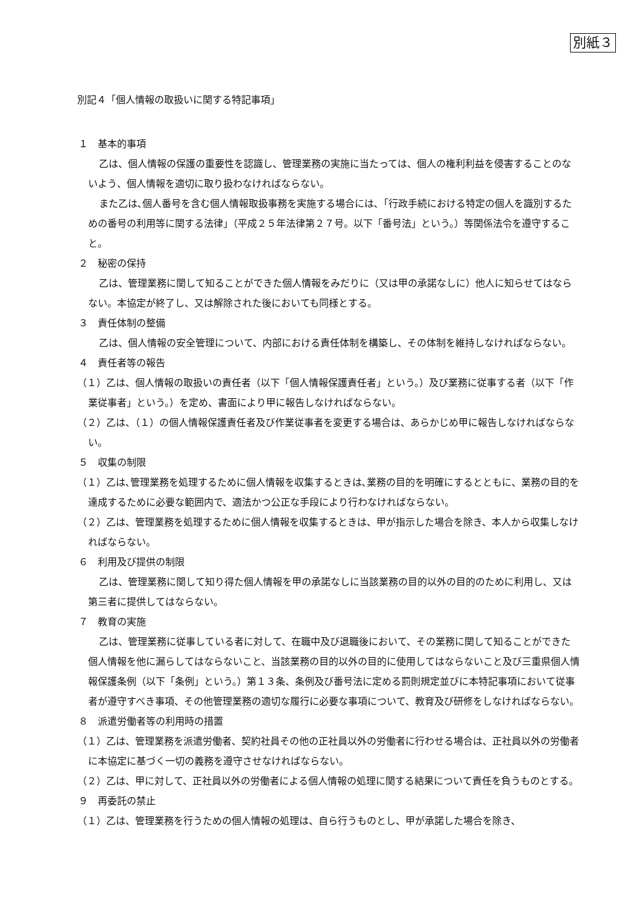別紙３
別記４「個人情報の取扱いに関する特記事項」
１　基本的事項
乙は、個人情報の保護の重要性を認識し、管理業務の実施に当たっては、個人の権利利益を侵害することのないよう、個人情報を適切に取り扱わなければならない。
また乙は､個人番号を含む個人情報取扱事務を実施する場合には､「行政手続における特定の個人を識別するための番号の利用等に関する法律」（平成２５年法律第２７号。以下「番号法」という。）等関係法令を遵守すること。
２　秘密の保持
乙は、管理業務に関して知ることができた個人情報をみだりに（又は甲の承諾なしに）他人に知らせてはならない。本協定が終了し、又は解除された後においても同様とする。
３　責任体制の整備
乙は、個人情報の安全管理について、内部における責任体制を構築し、その体制を維持しなければならない。
４　責任者等の報告
（１）乙は、個人情報の取扱いの責任者（以下「個人情報保護責任者」という。）及び業務に従事する者（以下「作業従事者」という。）を定め、書面により甲に報告しなければならない。
（２）乙は、（１）の個人情報保護責任者及び作業従事者を変更する場合は、あらかじめ甲に報告しなければならない。
５　収集の制限
（１）乙は､管理業務を処理するために個人情報を収集するときは､業務の目的を明確にするとともに、業務の目的を達成するために必要な範囲内で、適法かつ公正な手段により行わなければならない。
（２）乙は、管理業務を処理するために個人情報を収集するときは、甲が指示した場合を除き、本人から収集しなければならない。
６　利用及び提供の制限
乙は、管理業務に関して知り得た個人情報を甲の承諾なしに当該業務の目的以外の目的のために利用し、又は第三者に提供してはならない。
７　教育の実施
乙は、管理業務に従事している者に対して、在職中及び退職後において、その業務に関して知ることができた個人情報を他に漏らしてはならないこと、当該業務の目的以外の目的に使用してはならないこと及び三重県個人情報保護条例（以下「条例」という。）第１３条、条例及び番号法に定める罰則規定並びに本特記事項において従事者が遵守すべき事項、その他管理業務の適切な履行に必要な事項について、教育及び研修をしなければならない。
８　派遣労働者等の利用時の措置
（１）乙は、管理業務を派遣労働者、契約社員その他の正社員以外の労働者に行わせる場合は、正社員以外の労働者に本協定に基づく一切の義務を遵守させなければならない。
（２）乙は、甲に対して、正社員以外の労働者による個人情報の処理に関する結果について責任を負うものとする。
９　再委託の禁止
（１）乙は、管理業務を行うための個人情報の処理は、自ら行うものとし、甲が承諾した場合を除き、